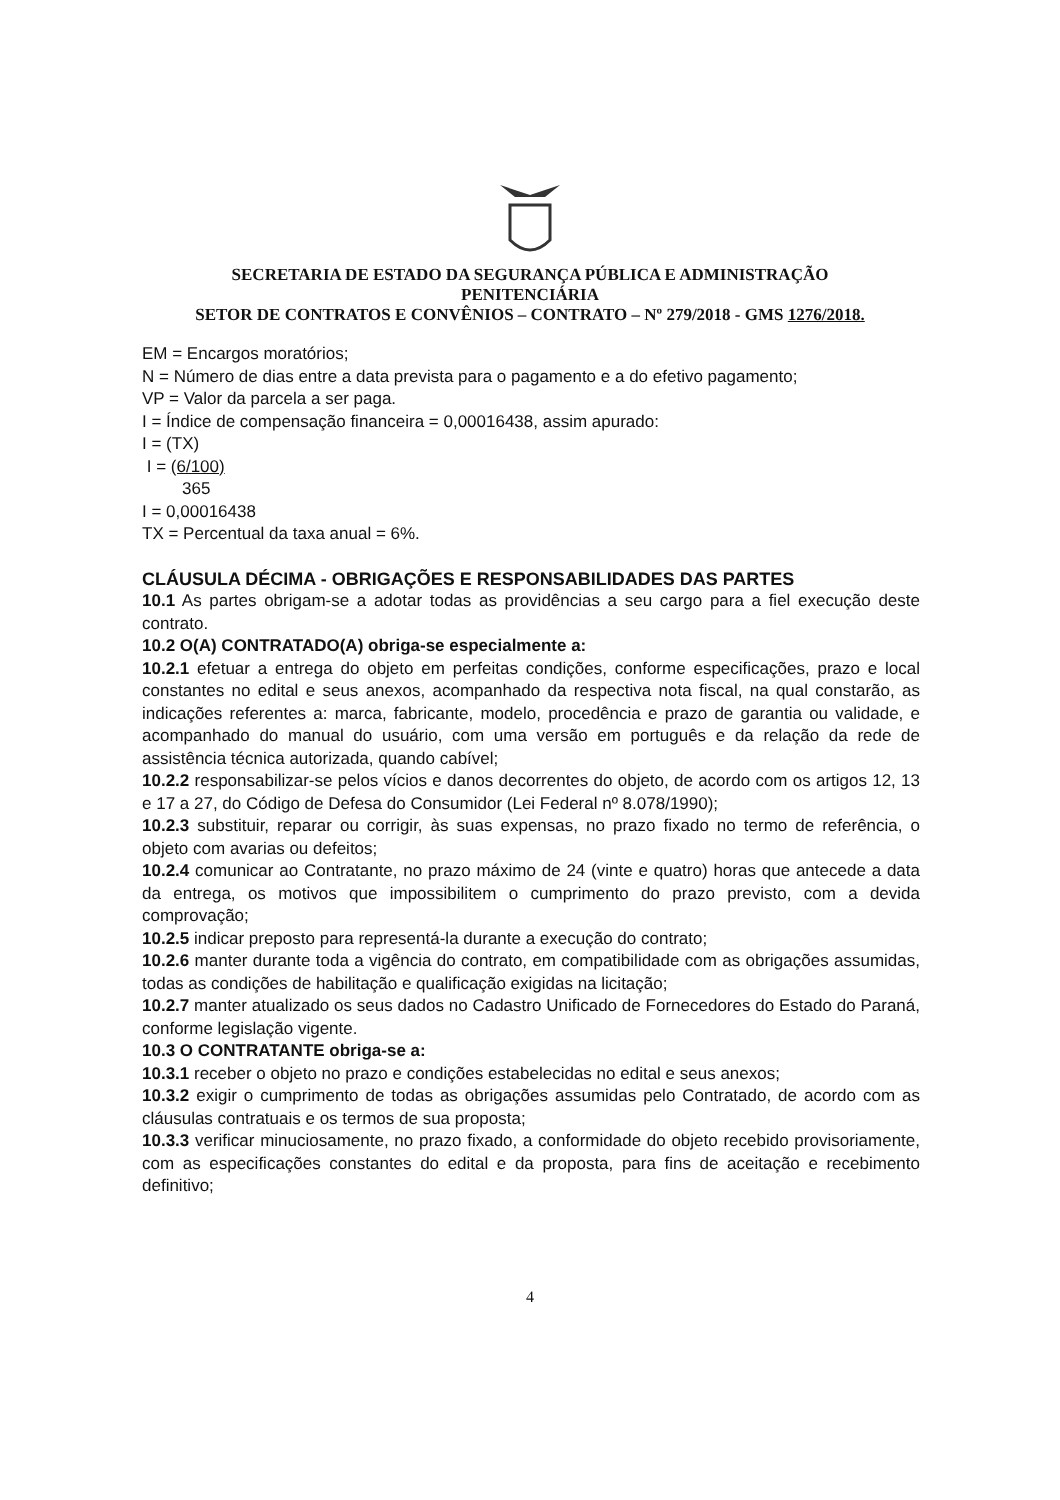SECRETARIA DE ESTADO DA SEGURANÇA PÚBLICA E ADMINISTRAÇÃO
PENITENCIÁRIA
SETOR DE CONTRATOS E CONVÊNIOS – CONTRATO – Nº 279/2018 - GMS 1276/2018.
EM = Encargos moratórios;
N = Número de dias entre a data prevista para o pagamento e a do efetivo pagamento;
VP = Valor da parcela a ser paga.
I = Índice de compensação financeira = 0,00016438, assim apurado:
I = (TX)
I = (6/100)
365
I = 0,00016438
TX = Percentual da taxa anual = 6%.
CLÁUSULA DÉCIMA - OBRIGAÇÕES E RESPONSABILIDADES DAS PARTES
10.1 As partes obrigam-se a adotar todas as providências a seu cargo para a fiel execução deste contrato.
10.2 O(A) CONTRATADO(A) obriga-se especialmente a:
10.2.1 efetuar a entrega do objeto em perfeitas condições, conforme especificações, prazo e local constantes no edital e seus anexos, acompanhado da respectiva nota fiscal, na qual constarão, as indicações referentes a: marca, fabricante, modelo, procedência e prazo de garantia ou validade, e acompanhado do manual do usuário, com uma versão em português e da relação da rede de assistência técnica autorizada, quando cabível;
10.2.2 responsabilizar-se pelos vícios e danos decorrentes do objeto, de acordo com os artigos 12, 13 e 17 a 27, do Código de Defesa do Consumidor (Lei Federal nº 8.078/1990);
10.2.3 substituir, reparar ou corrigir, às suas expensas, no prazo fixado no termo de referência, o objeto com avarias ou defeitos;
10.2.4 comunicar ao Contratante, no prazo máximo de 24 (vinte e quatro) horas que antecede a data da entrega, os motivos que impossibilitem o cumprimento do prazo previsto, com a devida comprovação;
10.2.5 indicar preposto para representá-la durante a execução do contrato;
10.2.6 manter durante toda a vigência do contrato, em compatibilidade com as obrigações assumidas, todas as condições de habilitação e qualificação exigidas na licitação;
10.2.7 manter atualizado os seus dados no Cadastro Unificado de Fornecedores do Estado do Paraná, conforme legislação vigente.
10.3 O CONTRATANTE obriga-se a:
10.3.1 receber o objeto no prazo e condições estabelecidas no edital e seus anexos;
10.3.2 exigir o cumprimento de todas as obrigações assumidas pelo Contratado, de acordo com as cláusulas contratuais e os termos de sua proposta;
10.3.3 verificar minuciosamente, no prazo fixado, a conformidade do objeto recebido provisoriamente, com as especificações constantes do edital e da proposta, para fins de aceitação e recebimento definitivo;
4